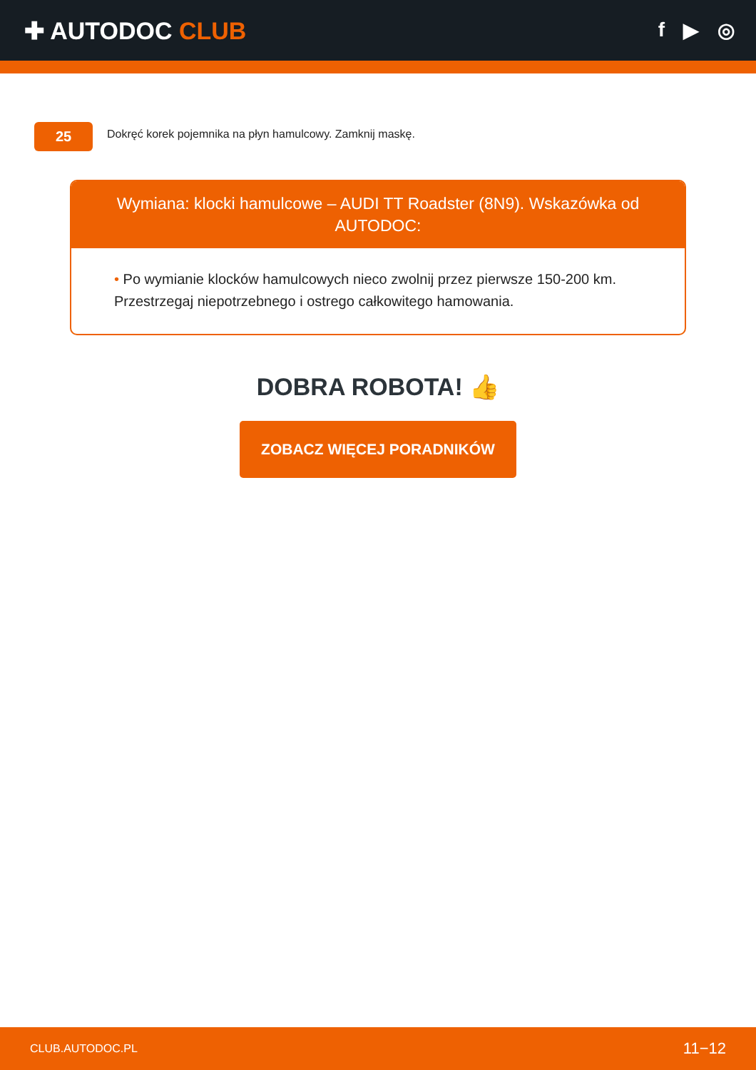✚ AUTODOC CLUB
f ▶ ◎
25
Dokręć korek pojemnika na płyn hamulcowy. Zamknij maskę.
Wymiana: klocki hamulcowe – AUDI TT Roadster (8N9). Wskazówka od AUTODOC:
• Po wymianie klocków hamulcowych nieco zwolnij przez pierwsze 150-200 km. Przestrzegaj niepotrzebnego i ostrego całkowitego hamowania.
DOBRA ROBOTA! 👍
ZOBACZ WIĘCEJ PORADNIKÓW
CLUB.AUTODOC.PL 11−12